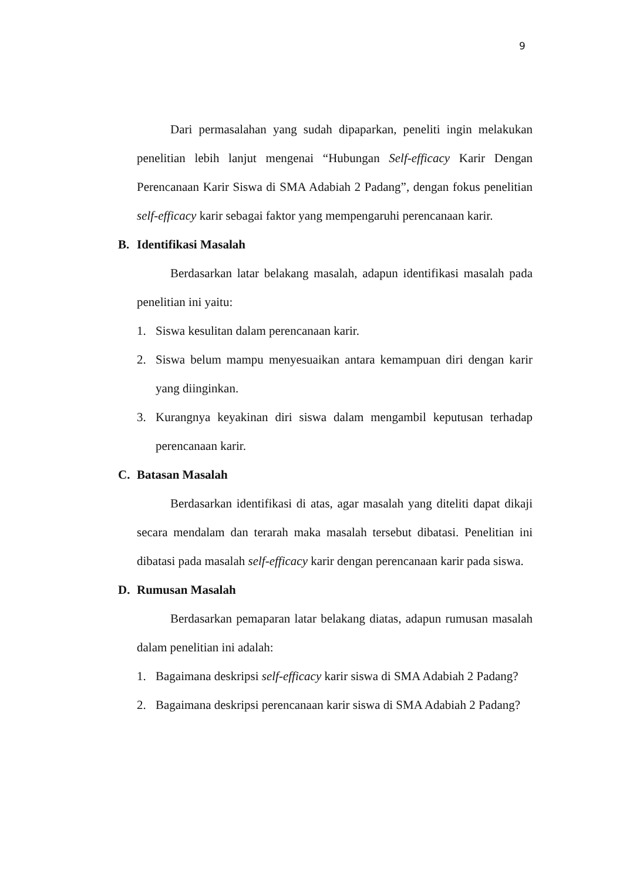9
Dari permasalahan yang sudah dipaparkan, peneliti ingin melakukan penelitian lebih lanjut mengenai “Hubungan Self-efficacy Karir Dengan Perencanaan Karir Siswa di SMA Adabiah 2 Padang”, dengan fokus penelitian self-efficacy karir sebagai faktor yang mempengaruhi perencanaan karir.
B. Identifikasi Masalah
Berdasarkan latar belakang masalah, adapun identifikasi masalah pada penelitian ini yaitu:
1. Siswa kesulitan dalam perencanaan karir.
2. Siswa belum mampu menyesuaikan antara kemampuan diri dengan karir yang diinginkan.
3. Kurangnya keyakinan diri siswa dalam mengambil keputusan terhadap perencanaan karir.
C. Batasan Masalah
Berdasarkan identifikasi di atas, agar masalah yang diteliti dapat dikaji secara mendalam dan terarah maka masalah tersebut dibatasi. Penelitian ini dibatasi pada masalah self-efficacy karir dengan perencanaan karir pada siswa.
D. Rumusan Masalah
Berdasarkan pemaparan latar belakang diatas, adapun rumusan masalah dalam penelitian ini adalah:
1. Bagaimana deskripsi self-efficacy karir siswa di SMA Adabiah 2 Padang?
2. Bagaimana deskripsi perencanaan karir siswa di SMA Adabiah 2 Padang?